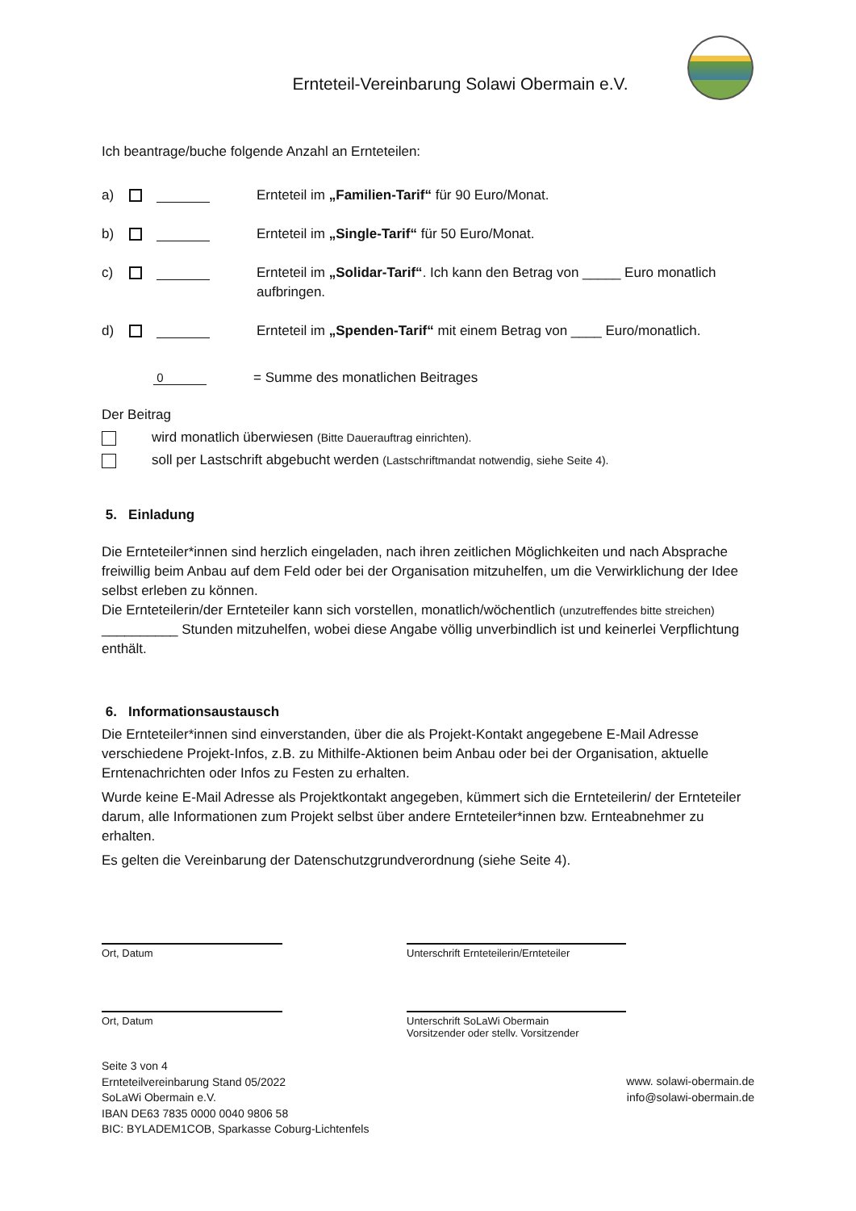Ernteteil-Vereinbarung Solawi Obermain e.V.
Ich beantrage/buche folgende Anzahl an Ernteteilen:
a) Ernteteil im „Familien-Tarif“ für 90 Euro/Monat.
b) Ernteteil im „Single-Tarif“ für 50 Euro/Monat.
c) Ernteteil im „Solidar-Tarif“. Ich kann den Betrag von _____ Euro monatlich aufbringen.
d) Ernteteil im „Spenden-Tarif“ mit einem Betrag von ____ Euro/monatlich.
0 = Summe des monatlichen Beitrages
Der Beitrag
wird monatlich überwiesen (Bitte Dauerauftrag einrichten).
soll per Lastschrift abgebucht werden (Lastschriftmandat notwendig, siehe Seite 4).
5. Einladung
Die Ernteteiler*innen sind herzlich eingeladen, nach ihren zeitlichen Möglichkeiten und nach Absprache freiwillig beim Anbau auf dem Feld oder bei der Organisation mitzuhelfen, um die Verwirklichung der Idee selbst erleben zu können.
Die Ernteteilerin/der Ernteteiler kann sich vorstellen, monatlich/wöchentlich (unzutreffendes bitte streichen) __________ Stunden mitzuhelfen, wobei diese Angabe völlig unverbindlich ist und keinerlei Verpflichtung enthält.
6. Informationsaustausch
Die Ernteteiler*innen sind einverstanden, über die als Projekt-Kontakt angegebene E-Mail Adresse verschiedene Projekt-Infos, z.B. zu Mithilfe-Aktionen beim Anbau oder bei der Organisation, aktuelle Erntenachrichten oder Infos zu Festen zu erhalten.
Wurde keine E-Mail Adresse als Projektkontakt angegeben, kümmert sich die Ernteteilerin/ der Ernteteiler darum, alle Informationen zum Projekt selbst über andere Ernteteiler*innen bzw. Ernteabnehmer zu erhalten.
Es gelten die Vereinbarung der Datenschutzgrundverordnung (siehe Seite 4).
Ort, Datum Unterschrift Ernteteilerin/Ernteteiler
Ort, Datum Unterschrift SoLaWi Obermain
Vorsitzender oder stellv. Vorsitzender
Seite 3 von 4
Ernteteilvereinbarung Stand 05/2022
SoLaWi Obermain e.V.
IBAN DE63 7835 0000 0040 9806 58
BIC: BYLADEM1COB, Sparkasse Coburg-Lichtenfels
www. solawi-obermain.de
info@solawi-obermain.de